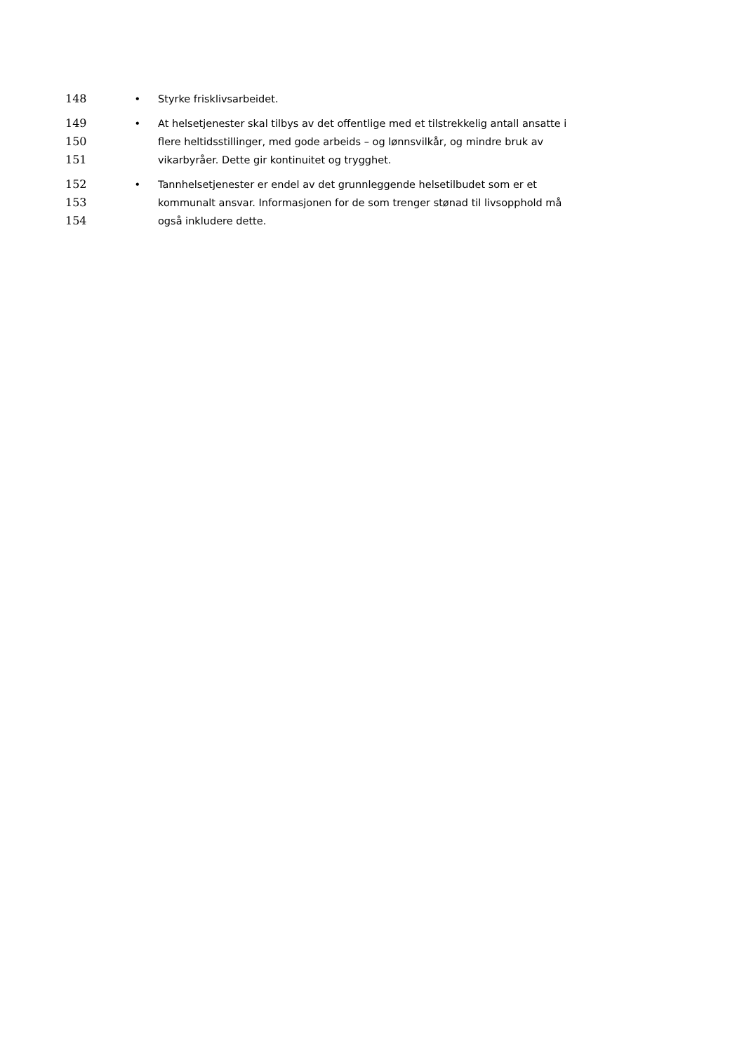148 • Styrke frisklivsarbeidet.
149 • At helsetjenester skal tilbys av det offentlige med et tilstrekkelig antall ansatte i
150 flere heltidsstillinger, med gode arbeids – og lønnsvilkår, og mindre bruk av
151 vikarbyråer. Dette gir kontinuitet og trygghet.
152 • Tannhelsetjenester er endel av det grunnleggende helsetilbudet som er et
153 kommunalt ansvar. Informasjonen for de som trenger stønad til livsopphold må
154 også inkludere dette.